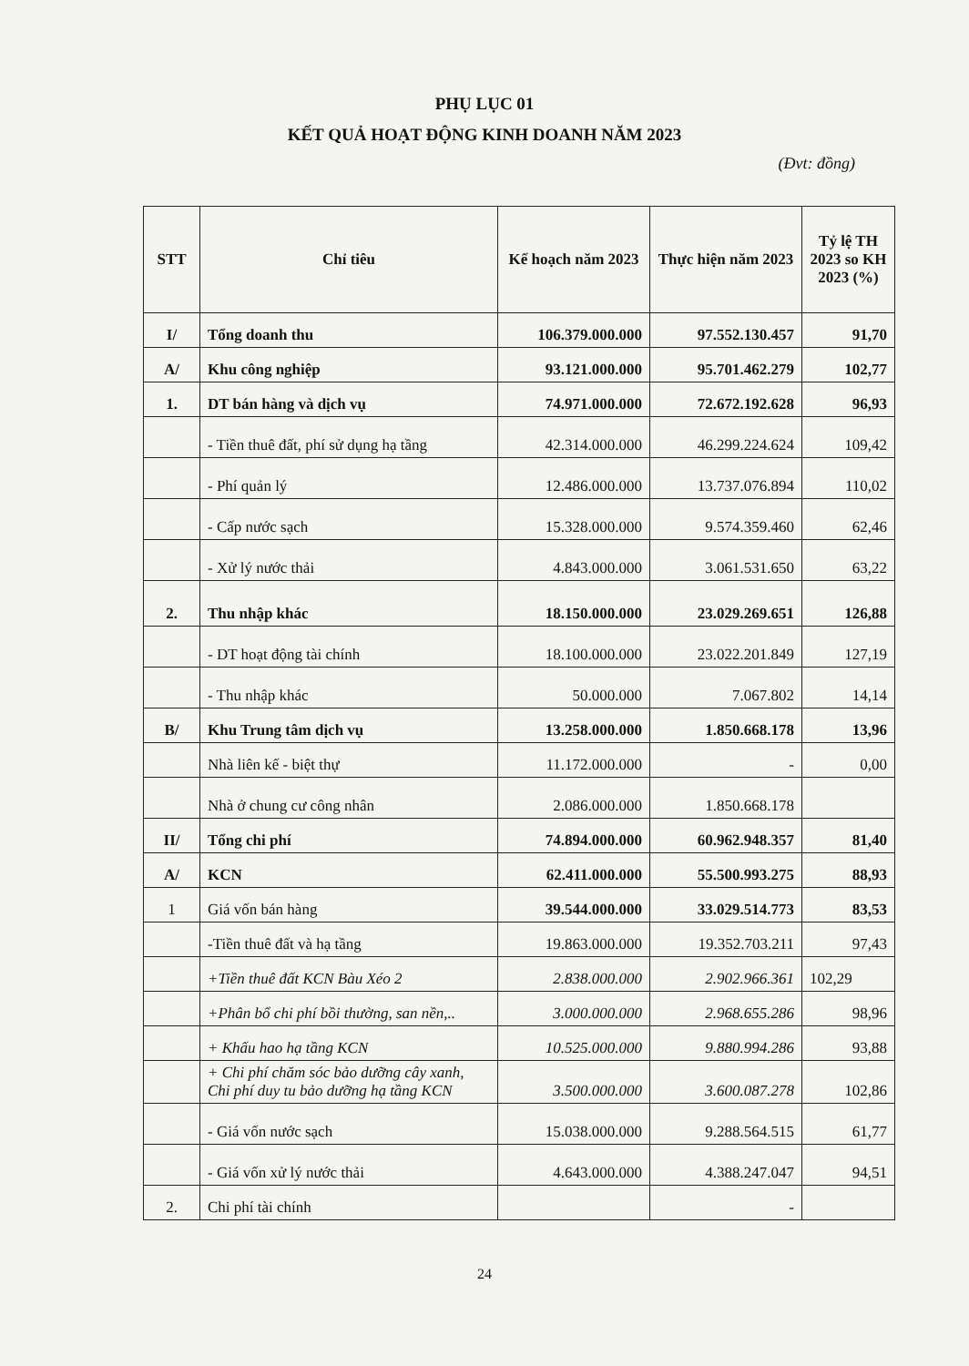PHỤ LỤC 01
KẾT QUẢ HOẠT ĐỘNG KINH DOANH NĂM 2023
(Đvt: đồng)
| STT | Chỉ tiêu | Kế hoạch năm 2023 | Thực hiện năm 2023 | Tỷ lệ TH 2023 so KH 2023 (%) |
| --- | --- | --- | --- | --- |
| I/ | Tổng doanh thu | 106.379.000.000 | 97.552.130.457 | 91,70 |
| A/ | Khu công nghiệp | 93.121.000.000 | 95.701.462.279 | 102,77 |
| 1. | DT bán hàng và dịch vụ | 74.971.000.000 | 72.672.192.628 | 96,93 |
| | - Tiền thuê đất, phí sử dụng hạ tầng | 42.314.000.000 | 46.299.224.624 | 109,42 |
| | - Phí quản lý | 12.486.000.000 | 13.737.076.894 | 110,02 |
| | - Cấp nước sạch | 15.328.000.000 | 9.574.359.460 | 62,46 |
| | - Xử lý nước thải | 4.843.000.000 | 3.061.531.650 | 63,22 |
| 2. | Thu nhập khác | 18.150.000.000 | 23.029.269.651 | 126,88 |
| | - DT hoạt động tài chính | 18.100.000.000 | 23.022.201.849 | 127,19 |
| | - Thu nhập khác | 50.000.000 | 7.067.802 | 14,14 |
| B/ | Khu Trung tâm dịch vụ | 13.258.000.000 | 1.850.668.178 | 13,96 |
| | Nhà liên kế - biệt thự | 11.172.000.000 | - | 0,00 |
| | Nhà ở chung cư công nhân | 2.086.000.000 | 1.850.668.178 | |
| II/ | Tổng chi phí | 74.894.000.000 | 60.962.948.357 | 81,40 |
| A/ | KCN | 62.411.000.000 | 55.500.993.275 | 88,93 |
| 1 | Giá vốn bán hàng | 39.544.000.000 | 33.029.514.773 | 83,53 |
| | -Tiền thuê đất và hạ tầng | 19.863.000.000 | 19.352.703.211 | 97,43 |
| | +Tiền thuê đất KCN Bàu Xéo 2 | 2.838.000.000 | 2.902.966.361 | 102,29 |
| | +Phân bổ chi phí bồi thường, san nền,.. | 3.000.000.000 | 2.968.655.286 | 98,96 |
| | + Khấu hao hạ tầng KCN | 10.525.000.000 | 9.880.994.286 | 93,88 |
| | + Chi phí chăm sóc bảo dưỡng cây xanh, Chi phí duy tu bảo dưỡng hạ tầng KCN | 3.500.000.000 | 3.600.087.278 | 102,86 |
| | - Giá vốn nước sạch | 15.038.000.000 | 9.288.564.515 | 61,77 |
| | - Giá vốn xử lý nước thải | 4.643.000.000 | 4.388.247.047 | 94,51 |
| 2. | Chi phí tài chính | | - | |
24